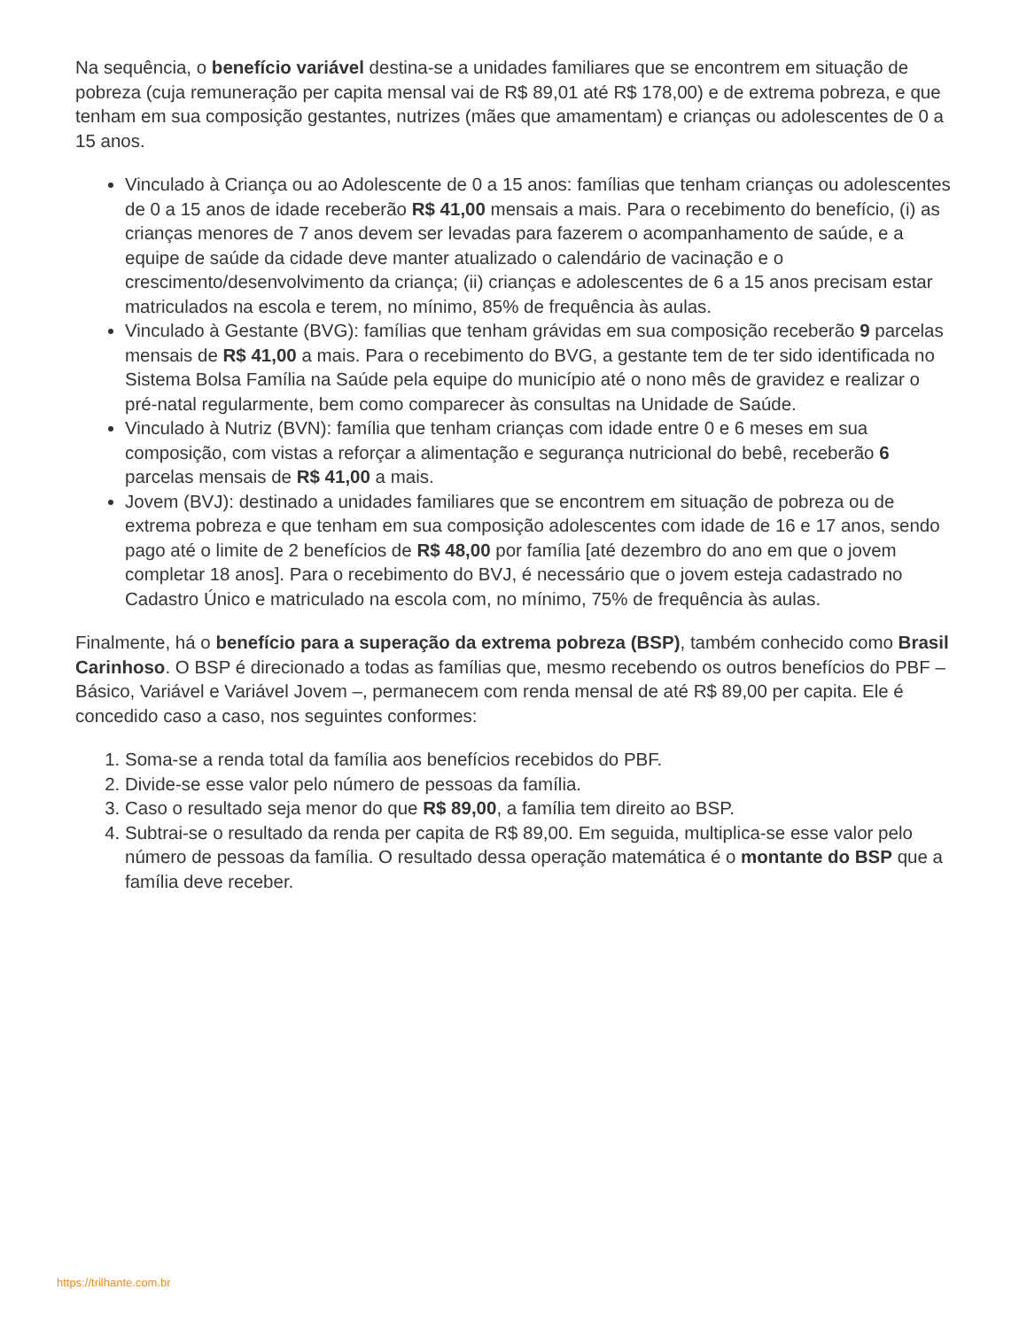Na sequência, o benefício variável destina-se a unidades familiares que se encontrem em situação de pobreza (cuja remuneração per capita mensal vai de R$ 89,01 até R$ 178,00) e de extrema pobreza, e que tenham em sua composição gestantes, nutrizes (mães que amamentam) e crianças ou adolescentes de 0 a 15 anos.
Vinculado à Criança ou ao Adolescente de 0 a 15 anos: famílias que tenham crianças ou adolescentes de 0 a 15 anos de idade receberão R$ 41,00 mensais a mais. Para o recebimento do benefício, (i) as crianças menores de 7 anos devem ser levadas para fazerem o acompanhamento de saúde, e a equipe de saúde da cidade deve manter atualizado o calendário de vacinação e o crescimento/desenvolvimento da criança; (ii) crianças e adolescentes de 6 a 15 anos precisam estar matriculados na escola e terem, no mínimo, 85% de frequência às aulas.
Vinculado à Gestante (BVG): famílias que tenham grávidas em sua composição receberão 9 parcelas mensais de R$ 41,00 a mais. Para o recebimento do BVG, a gestante tem de ter sido identificada no Sistema Bolsa Família na Saúde pela equipe do município até o nono mês de gravidez e realizar o pré-natal regularmente, bem como comparecer às consultas na Unidade de Saúde.
Vinculado à Nutriz (BVN): família que tenham crianças com idade entre 0 e 6 meses em sua composição, com vistas a reforçar a alimentação e segurança nutricional do bebê, receberão 6 parcelas mensais de R$ 41,00 a mais.
Jovem (BVJ): destinado a unidades familiares que se encontrem em situação de pobreza ou de extrema pobreza e que tenham em sua composição adolescentes com idade de 16 e 17 anos, sendo pago até o limite de 2 benefícios de R$ 48,00 por família [até dezembro do ano em que o jovem completar 18 anos]. Para o recebimento do BVJ, é necessário que o jovem esteja cadastrado no Cadastro Único e matriculado na escola com, no mínimo, 75% de frequência às aulas.
Finalmente, há o benefício para a superação da extrema pobreza (BSP), também conhecido como Brasil Carinhoso. O BSP é direcionado a todas as famílias que, mesmo recebendo os outros benefícios do PBF – Básico, Variável e Variável Jovem –, permanecem com renda mensal de até R$ 89,00 per capita. Ele é concedido caso a caso, nos seguintes conformes:
1. Soma-se a renda total da família aos benefícios recebidos do PBF.
2. Divide-se esse valor pelo número de pessoas da família.
3. Caso o resultado seja menor do que R$ 89,00, a família tem direito ao BSP.
4. Subtrai-se o resultado da renda per capita de R$ 89,00. Em seguida, multiplica-se esse valor pelo número de pessoas da família. O resultado dessa operação matemática é o montante do BSP que a família deve receber.
https://trilhante.com.br